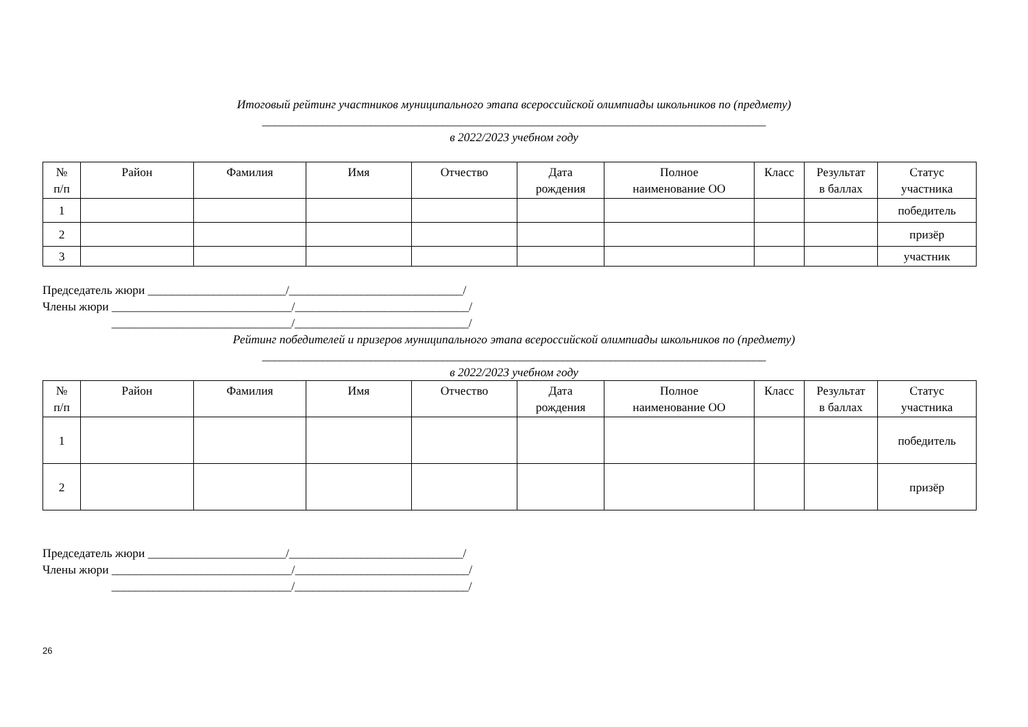Итоговый рейтинг участников муниципального этапа всероссийской олимпиады школьников по (предмету)
____________________________________________________________________________________
в 2022/2023 учебном году
| № п/п | Район | Фамилия | Имя | Отчество | Дата рождения | Полное наименование ОО | Класс | Результат в баллах | Статус участника |
| --- | --- | --- | --- | --- | --- | --- | --- | --- | --- |
| 1 | | | | | | | | | победитель |
| 2 | | | | | | | | | призёр |
| 3 | | | | | | | | | участник |
Председатель жюри _______________________/_____________________________/ Члены жюри ______________________________/_____________________________/ ______________________________/_____________________________/
Рейтинг победителей и призеров муниципального этапа всероссийской олимпиады школьников по (предмету)
____________________________________________________________________________________
в 2022/2023 учебном году
| № п/п | Район | Фамилия | Имя | Отчество | Дата рождения | Полное наименование ОО | Класс | Результат в баллах | Статус участника |
| --- | --- | --- | --- | --- | --- | --- | --- | --- | --- |
| 1 | | | | | | | | | победитель |
| 2 | | | | | | | | | призёр |
Председатель жюри _______________________/_____________________________/ Члены жюри ______________________________/_____________________________/ ______________________________/_____________________________/
26